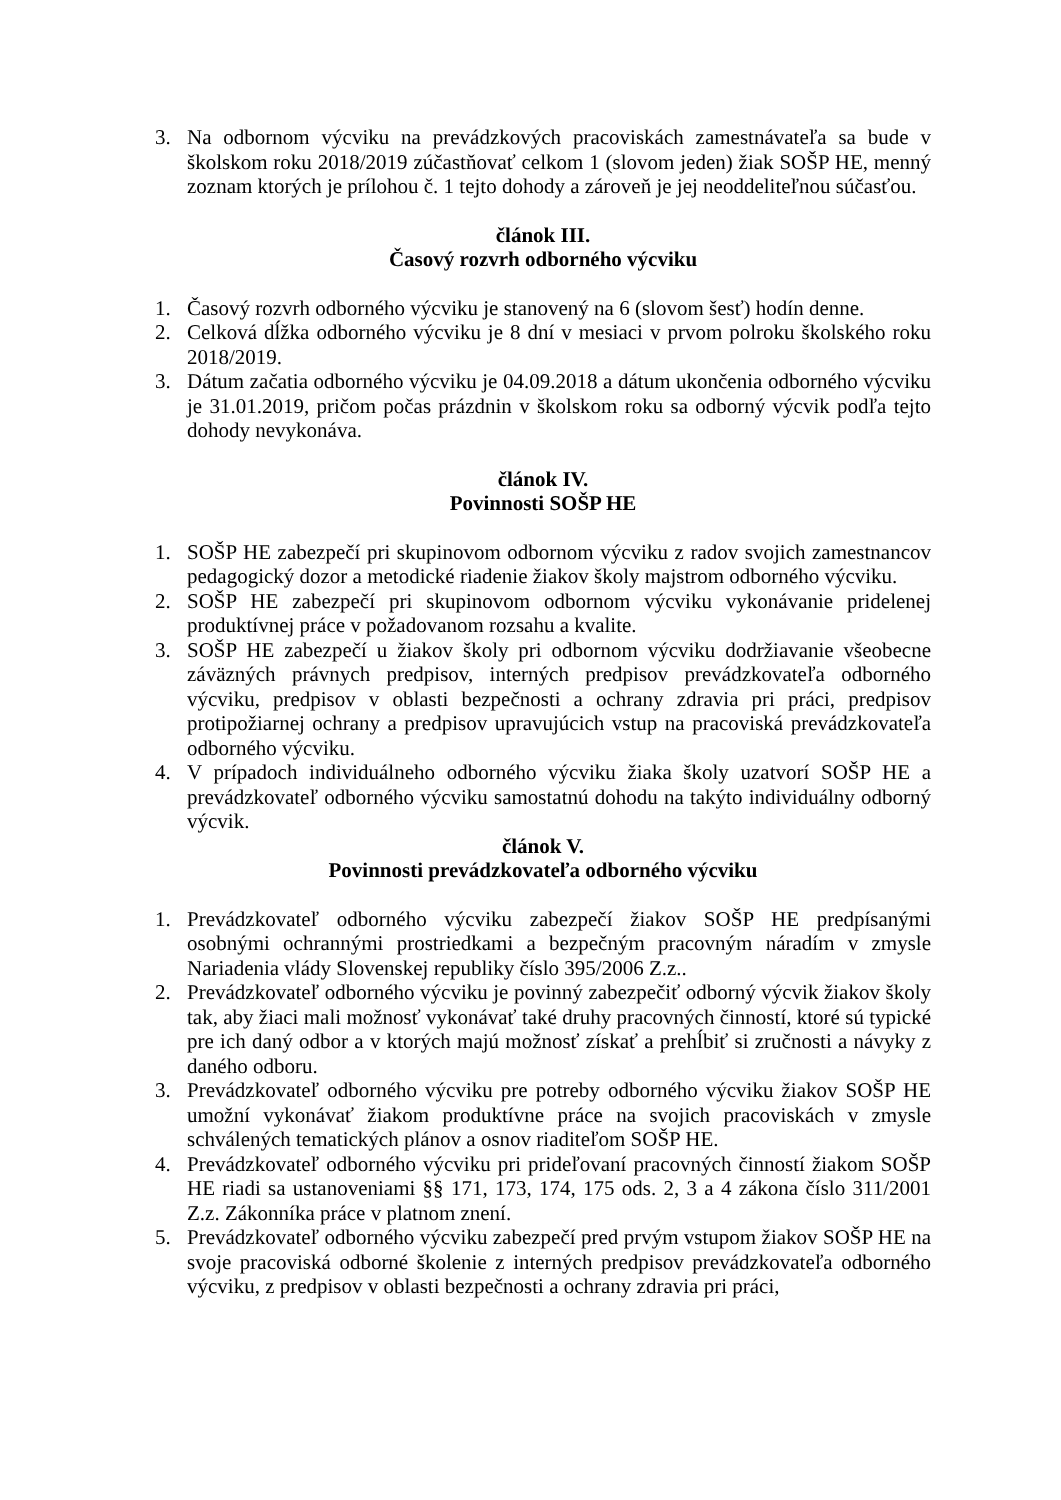3. Na odbornom výcviku na prevádzkových pracoviskách zamestnávateľa sa bude v školskom roku 2018/2019 zúčastňovať celkom 1 (slovom jeden) žiak SOŠP HE, menný zoznam ktorých je prílohou č. 1 tejto dohody a zároveň je jej neoddeliteľnou súčasťou.
článok III.
Časový rozvrh odborného výcviku
1. Časový rozvrh odborného výcviku je stanovený na 6 (slovom šesť) hodín denne.
2. Celková dĺžka odborného výcviku je 8 dní v mesiaci v prvom polroku školského roku 2018/2019.
3. Dátum začatia odborného výcviku je 04.09.2018 a dátum ukončenia odborného výcviku je 31.01.2019, pričom počas prázdnin v školskom roku sa odborný výcvik podľa tejto dohody nevykonáva.
článok IV.
Povinnosti SOŠP HE
1. SOŠP HE zabezpečí pri skupinovom odbornom výcviku z radov svojich zamestnancov pedagogický dozor a metodické riadenie žiakov školy majstrom odborného výcviku.
2. SOŠP HE zabezpečí pri skupinovom odbornom výcviku vykonávanie pridelenej produktívnej práce v požadovanom rozsahu a kvalite.
3. SOŠP HE zabezpečí u žiakov školy pri odbornom výcviku dodržiavanie všeobecne záväzných právnych predpisov, interných predpisov prevádzkovateľa odborného výcviku, predpisov v oblasti bezpečnosti a ochrany zdravia pri práci, predpisov protipožiarnej ochrany a predpisov upravujúcich vstup na pracoviská prevádzkovateľa odborného výcviku.
4. V prípadoch individuálneho odborného výcviku žiaka školy uzatvorí SOŠP HE a prevádzkovateľ odborného výcviku samostatnú dohodu na takýto individuálny odborný výcvik.
článok V.
Povinnosti prevádzkovateľa odborného výcviku
1. Prevádzkovateľ odborného výcviku zabezpečí žiakov SOŠP HE predpísanými osobnými ochrannými prostriedkami a bezpečným pracovným náradím v zmysle Nariadenia vlády Slovenskej republiky číslo 395/2006 Z.z..
2. Prevádzkovateľ odborného výcviku je povinný zabezpečiť odborný výcvik žiakov školy tak, aby žiaci mali možnosť vykonávať také druhy pracovných činností, ktoré sú typické pre ich daný odbor a v ktorých majú možnosť získať a prehĺbiť si zručnosti a návyky z daného odboru.
3. Prevádzkovateľ odborného výcviku pre potreby odborného výcviku žiakov SOŠP HE umožní vykonávať žiakom produktívne práce na svojich pracoviskách v zmysle schválených tematických plánov a osnov riaditeľom SOŠP HE.
4. Prevádzkovateľ odborného výcviku pri prideľovaní pracovných činností žiakom SOŠP HE riadi sa ustanoveniami §§ 171, 173, 174, 175 ods. 2, 3 a 4 zákona číslo 311/2001 Z.z. Zákonníka práce v platnom znení.
5. Prevádzkovateľ odborného výcviku zabezpečí pred prvým vstupom žiakov SOŠP HE na svoje pracoviská odborné školenie z interných predpisov prevádzkovateľa odborného výcviku, z predpisov v oblasti bezpečnosti a ochrany zdravia pri práci,